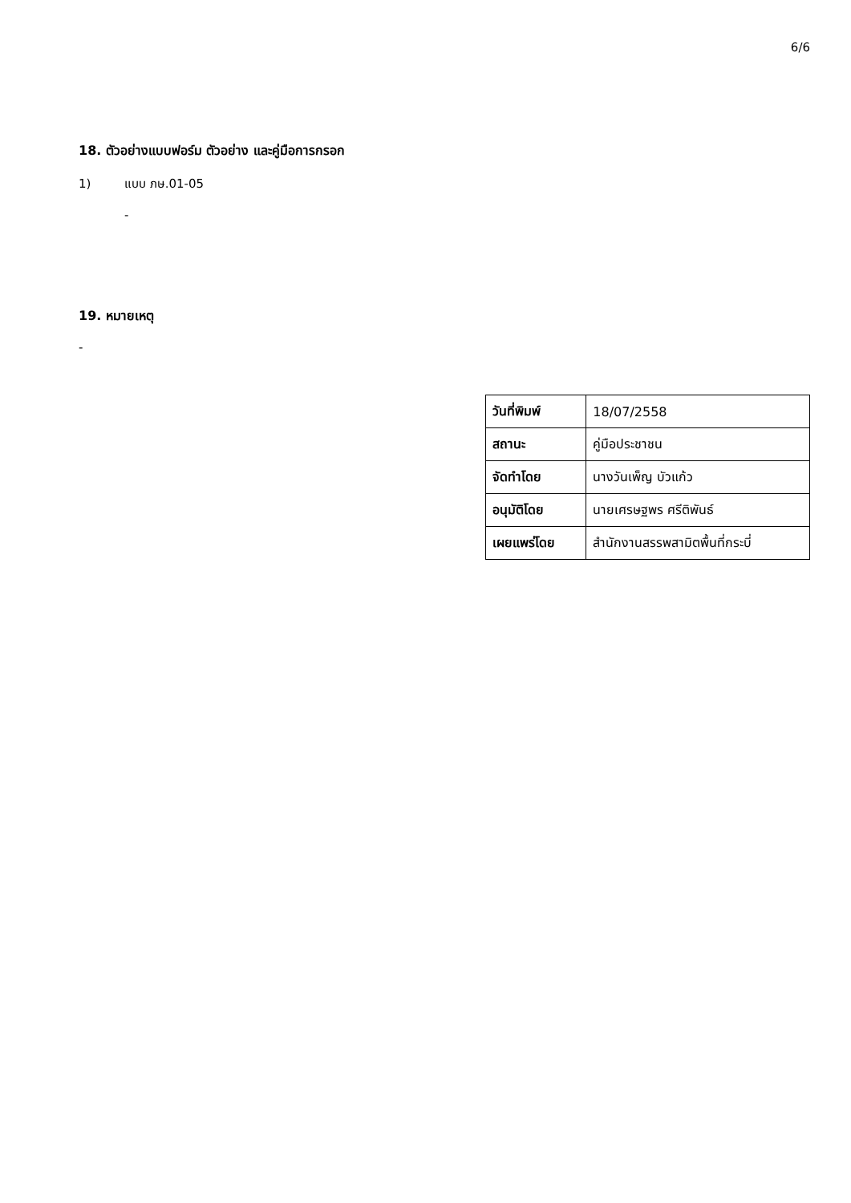6/6
18. ตัวอย่างแบบฟอร์ม ตัวอย่าง และคู่มือการกรอก
1) แบบ ภษ.01-05
-
19. หมายเหตุ
-
| วันที่พิมพ์ | 18/07/2558 |
| สถานะ | คู่มือประชาชน |
| จัดทำโดย | นางวันเพ็ญ บัวแก้ว |
| อนุมัติโดย | นายเศรษฐพร ศรีติพันธ์ |
| เผยแพร่โดย | สำนักงานสรรพสามิตพื้นที่กระบี่ |